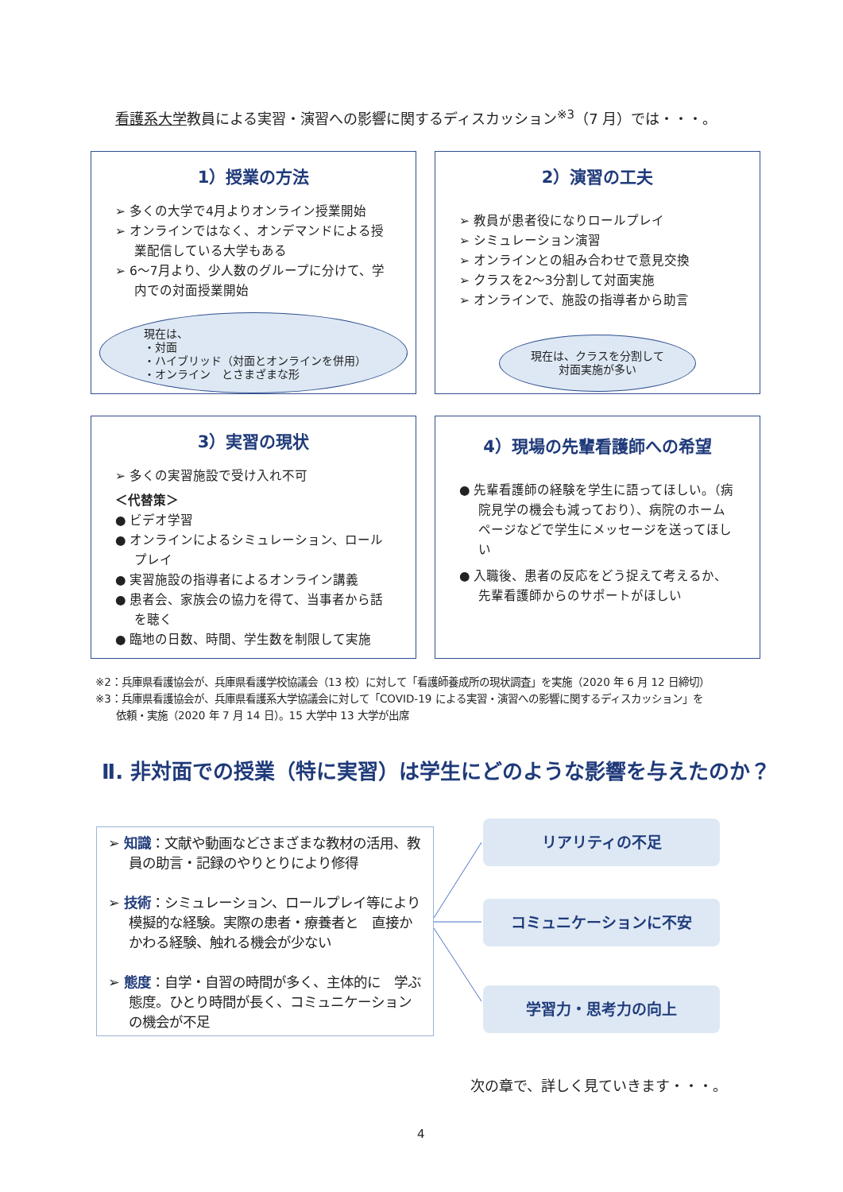看護系大学教員による実習・演習への影響に関するディスカッション<sup>※3</sup>（7 月）では・・・。
1）授業の方法
➢ 多くの大学で4月よりオンライン授業開始
➢ オンラインではなく、オンデマンドによる授業配信している大学もある
➢ 6～7月より、少人数のグループに分けて、学内での対面授業開始
現在は、
・対面
・ハイブリッド（対面とオンラインを併用）
・オンライン　とさまざまな形
2）演習の工夫
➢ 教員が患者役になりロールプレイ
➢ シミュレーション演習
➢ オンラインとの組み合わせで意見交換
➢ クラスを2～3分割して対面実施
➢ オンラインで、施設の指導者から助言
現在は、クラスを分割して
対面実施が多い
3）実習の現状
➢ 多くの実習施設で受け入れ不可
＜代替策＞
● ビデオ学習
● オンラインによるシミュレーション、ロールプレイ
● 実習施設の指導者によるオンライン講義
● 患者会、家族会の協力を得て、当事者から話を聴く
● 臨地の日数、時間、学生数を制限して実施
4）現場の先輩看護師への希望
● 先輩看護師の経験を学生に語ってほしい。（病院見学の機会も減っており）、病院のホームページなどで学生にメッセージを送ってほしい
● 入職後、患者の反応をどう捉えて考えるか、先輩看護師からのサポートがほしい
※2：兵庫県看護協会が、兵庫県看護学校協議会（13 校）に対して「看護師養成所の現状調査」を実施（2020 年 6 月 12 日締切）
※3：兵庫県看護協会が、兵庫県看護系大学協議会に対して「COVID-19 による実習・演習への影響に関するディスカッション」を
　　依頼・実施（2020 年 7 月 14 日）。15 大学中 13 大学が出席
Ⅱ. 非対面での授業（特に実習）は学生にどのような影響を与えたのか？
➢ 知識：文献や動画などさまざまな教材の活用、教員の助言・記録のやりとりにより修得
➢ 技術：シミュレーション、ロールプレイ等により模擬的な経験。実際の患者・療養者と　直接かかわる経験、触れる機会が少ない
➢ 態度：自学・自習の時間が多く、主体的に　学ぶ態度。ひとり時間が長く、コミュニケーションの機会が不足
リアリティの不足
コミュニケーションに不安
学習力・思考力の向上
次の章で、詳しく見ていきます・・・。
4